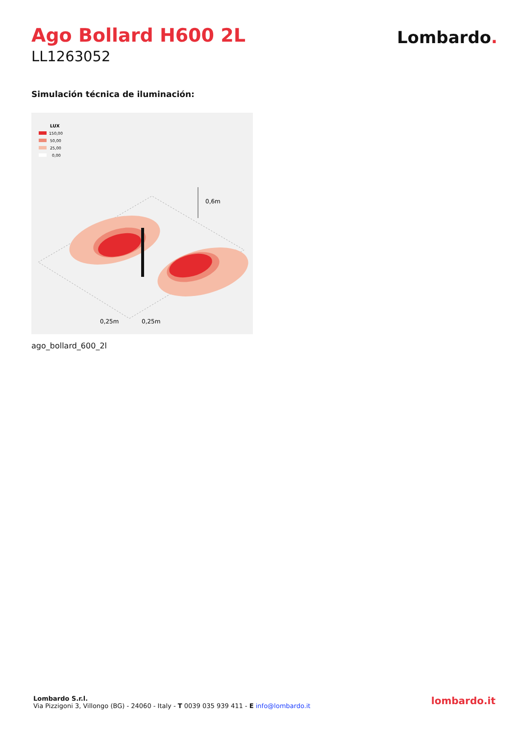Ago Bollard H600 2L
LL1263052
Lombardo.
Simulación técnica de iluminación:
LUX
150,00
50,00
25,00
0,00
0,6m
0,25m
0,25m
ago_bollard_600_2l
Lombardo S.r.l.
Via Pizzigoni 3, Villongo (BG) - 24060 - Italy - T 0039 035 939 411 - E info@lombardo.it
lombardo.it